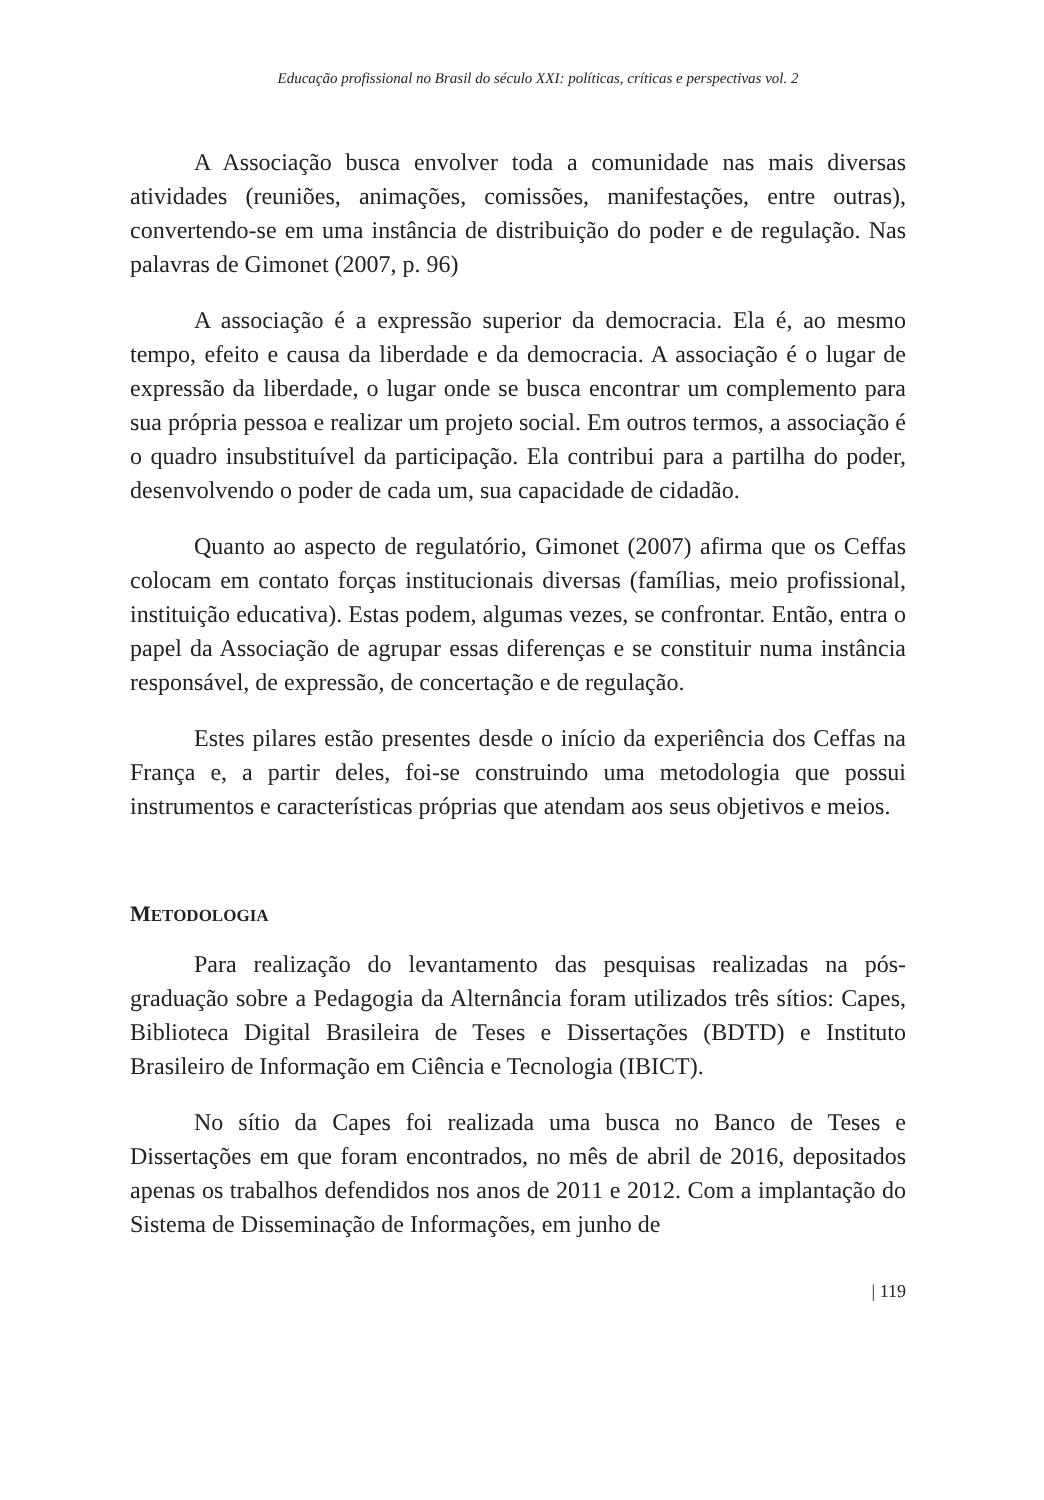Educação profissional no Brasil do século XXI: políticas, críticas e perspectivas vol. 2
A Associação busca envolver toda a comunidade nas mais diversas atividades (reuniões, animações, comissões, manifestações, entre outras), convertendo-se em uma instância de distribuição do poder e de regulação. Nas palavras de Gimonet (2007, p. 96)
A associação é a expressão superior da democracia. Ela é, ao mesmo tempo, efeito e causa da liberdade e da democracia. A associação é o lugar de expressão da liberdade, o lugar onde se busca encontrar um complemento para sua própria pessoa e realizar um projeto social. Em outros termos, a associação é o quadro insubstituível da participação. Ela contribui para a partilha do poder, desenvolvendo o poder de cada um, sua capacidade de cidadão.
Quanto ao aspecto de regulatório, Gimonet (2007) afirma que os Ceffas colocam em contato forças institucionais diversas (famílias, meio profissional, instituição educativa). Estas podem, algumas vezes, se confrontar. Então, entra o papel da Associação de agrupar essas diferenças e se constituir numa instância responsável, de expressão, de concertação e de regulação.
Estes pilares estão presentes desde o início da experiência dos Ceffas na França e, a partir deles, foi-se construindo uma metodologia que possui instrumentos e características próprias que atendam aos seus objetivos e meios.
METODOLOGIA
Para realização do levantamento das pesquisas realizadas na pós-graduação sobre a Pedagogia da Alternância foram utilizados três sítios: Capes, Biblioteca Digital Brasileira de Teses e Dissertações (BDTD) e Instituto Brasileiro de Informação em Ciência e Tecnologia (IBICT).
No sítio da Capes foi realizada uma busca no Banco de Teses e Dissertações em que foram encontrados, no mês de abril de 2016, depositados apenas os trabalhos defendidos nos anos de 2011 e 2012. Com a implantação do Sistema de Disseminação de Informações, em junho de
| 119